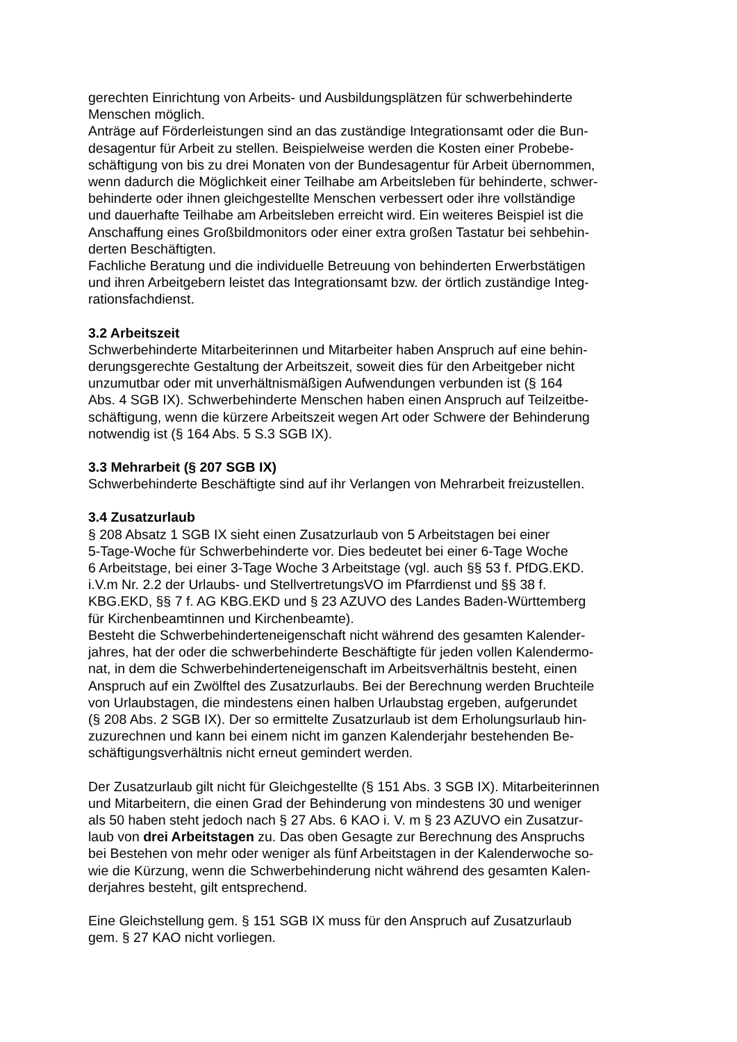gerechten Einrichtung von Arbeits- und Ausbildungsplätzen für schwerbehinderte
Menschen möglich.
Anträge auf Förderleistungen sind an das zuständige Integrationsamt oder die Bun-
desagentur für Arbeit zu stellen. Beispielweise werden die Kosten einer Probebe-
schäftigung von bis zu drei Monaten von der Bundesagentur für Arbeit übernommen,
wenn dadurch die Möglichkeit einer Teilhabe am Arbeitsleben für behinderte, schwer-
behinderte oder ihnen gleichgestellte Menschen verbessert oder ihre vollständige
und dauerhafte Teilhabe am Arbeitsleben erreicht wird. Ein weiteres Beispiel ist die
Anschaffung eines Großbildmonitors oder einer extra großen Tastatur bei sehbehin-
derten Beschäftigten.
Fachliche Beratung und die individuelle Betreuung von behinderten Erwerbstätigen
und ihren Arbeitgebern leistet das Integrationsamt bzw. der örtlich zuständige Integ-
rationsfachdienst.
3.2 Arbeitszeit
Schwerbehinderte Mitarbeiterinnen und Mitarbeiter haben Anspruch auf eine behin-
derungsgerechte Gestaltung der Arbeitszeit, soweit dies für den Arbeitgeber nicht
unzumutbar oder mit unverhältnismäßigen Aufwendungen verbunden ist (§ 164
Abs. 4 SGB IX). Schwerbehinderte Menschen haben einen Anspruch auf Teilzeitbe-
schäftigung, wenn die kürzere Arbeitszeit wegen Art oder Schwere der Behinderung
notwendig ist (§ 164 Abs. 5 S.3 SGB IX).
3.3 Mehrarbeit (§ 207 SGB IX)
Schwerbehinderte Beschäftigte sind auf ihr Verlangen von Mehrarbeit freizustellen.
3.4 Zusatzurlaub
§ 208 Absatz 1 SGB IX sieht einen Zusatzurlaub von 5 Arbeitstagen bei einer
5-Tage-Woche für Schwerbehinderte vor. Dies bedeutet bei einer 6-Tage Woche
6 Arbeitstage, bei einer 3-Tage Woche 3 Arbeitstage (vgl. auch §§ 53 f. PfDG.EKD.
i.V.m Nr. 2.2 der Urlaubs- und StellvertretungsVO im Pfarrdienst und §§ 38 f.
KBG.EKD, §§ 7 f. AG KBG.EKD und § 23 AZUVO des Landes Baden-Württemberg
für Kirchenbeamtinnen und Kirchenbeamte).
Besteht die Schwerbehinderteneigenschaft nicht während des gesamten Kalender-
jahres, hat der oder die schwerbehinderte Beschäftigte für jeden vollen Kalendermo-
nat, in dem die Schwerbehinderteneigenschaft im Arbeitsverhältnis besteht, einen
Anspruch auf ein Zwölftel des Zusatzurlaubs. Bei der Berechnung werden Bruchteile
von Urlaubstagen, die mindestens einen halben Urlaubstag ergeben, aufgerundet
(§ 208 Abs. 2 SGB IX). Der so ermittelte Zusatzurlaub ist dem Erholungsurlaub hin-
zuzurechnen und kann bei einem nicht im ganzen Kalenderjahr bestehenden Be-
schäftigungsverhältnis nicht erneut gemindert werden.
Der Zusatzurlaub gilt nicht für Gleichgestellte (§ 151 Abs. 3 SGB IX). Mitarbeiterinnen
und Mitarbeitern, die einen Grad der Behinderung von mindestens 30 und weniger
als 50 haben steht jedoch nach § 27 Abs. 6 KAO i. V. m § 23 AZUVO ein Zusatzur-
laub von drei Arbeitstagen zu. Das oben Gesagte zur Berechnung des Anspruchs
bei Bestehen von mehr oder weniger als fünf Arbeitstagen in der Kalenderwoche so-
wie die Kürzung, wenn die Schwerbehinderung nicht während des gesamten Kalen-
derjahres besteht, gilt entsprechend.
Eine Gleichstellung gem. § 151 SGB IX muss für den Anspruch auf Zusatzurlaub
gem. § 27 KAO nicht vorliegen.